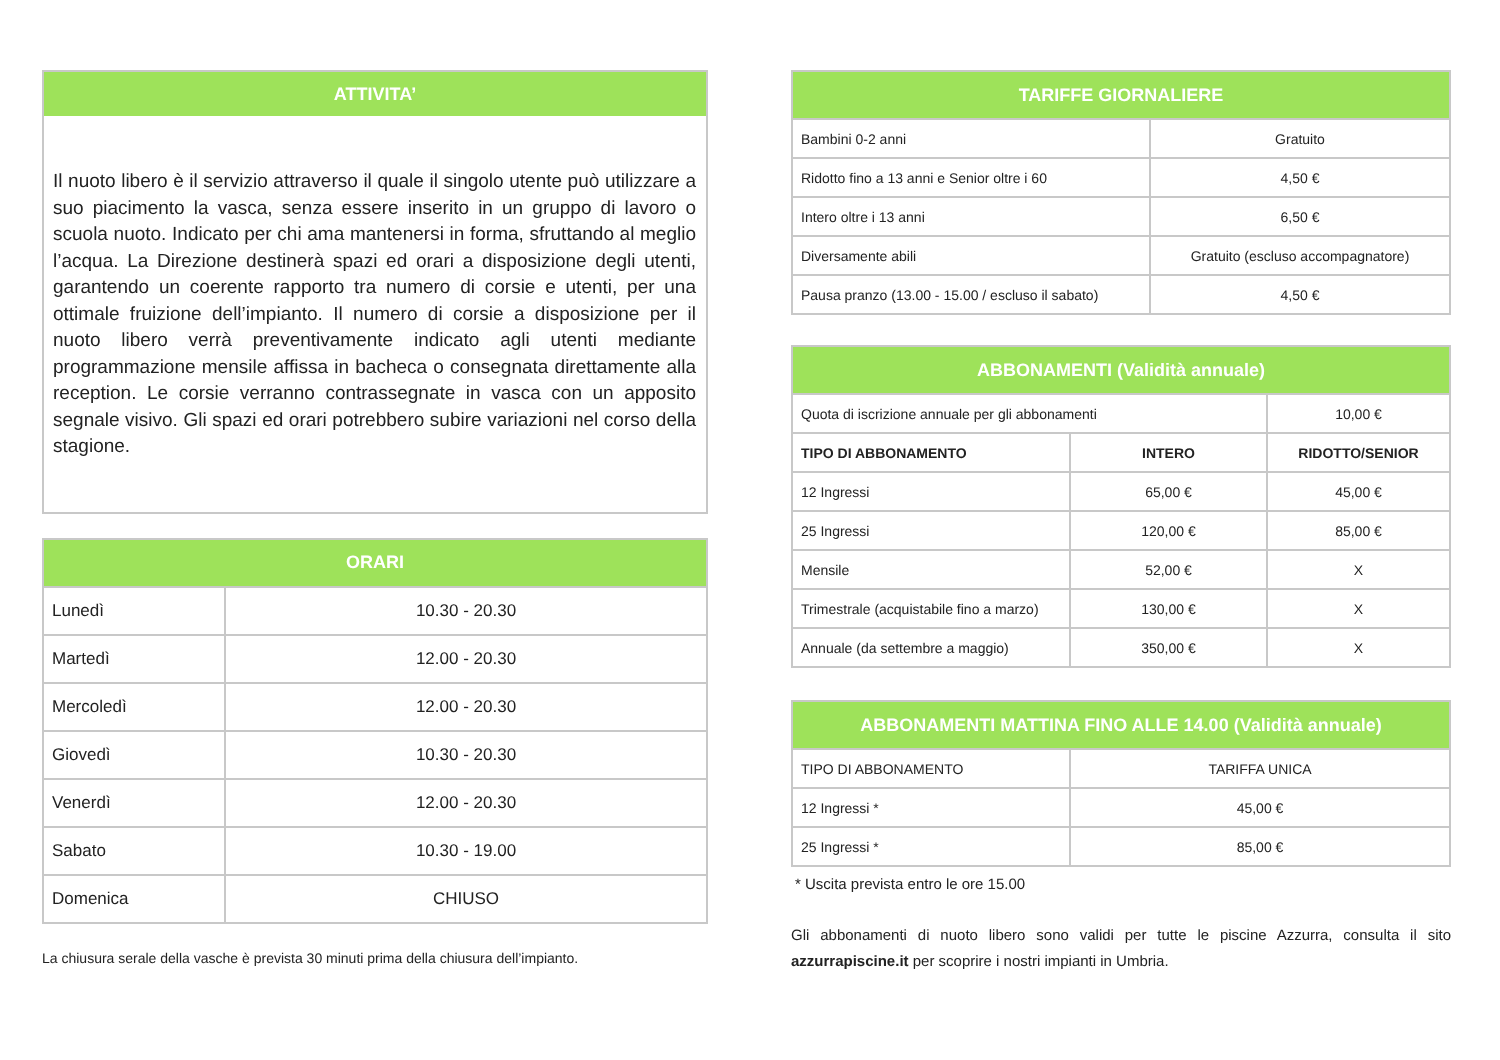ATTIVITA’
Il nuoto libero è il servizio attraverso il quale il singolo utente può utilizzare a suo piacimento la vasca, senza essere inserito in un gruppo di lavoro o scuola nuoto. Indicato per chi ama mantenersi in forma, sfruttando al meglio l’acqua. La Direzione destinerà spazi ed orari a disposizione degli utenti, garantendo un coerente rapporto tra numero di corsie e utenti, per una ottimale fruizione dell’impianto. Il numero di corsie a disposizione per il nuoto libero verrà preventivamente indicato agli utenti mediante programmazione mensile affissa in bacheca o consegnata direttamente alla reception. Le corsie verranno contrassegnate in vasca con un apposito segnale visivo. Gli spazi ed orari potrebbero subire variazioni nel corso della stagione.
| ORARI | |
| --- | --- |
| Lunedì | 10.30 - 20.30 |
| Martedì | 12.00 - 20.30 |
| Mercoledì | 12.00 - 20.30 |
| Giovedì | 10.30 - 20.30 |
| Venerdì | 12.00 - 20.30 |
| Sabato | 10.30 - 19.00 |
| Domenica | CHIUSO |
La chiusura serale della vasche è prevista 30 minuti prima della chiusura dell’impianto.
| TARIFFE GIORNALIERE | |
| --- | --- |
| Bambini 0-2 anni | Gratuito |
| Ridotto fino a 13 anni e Senior oltre i 60 | 4,50 € |
| Intero oltre i 13 anni | 6,50 € |
| Diversamente abili | Gratuito (escluso accompagnatore) |
| Pausa pranzo (13.00 - 15.00 / escluso il sabato) | 4,50 € |
| ABBONAMENTI (Validità annuale) | | |
| --- | --- | --- |
| Quota di iscrizione annuale per gli abbonamenti | | 10,00 € |
| TIPO DI ABBONAMENTO | INTERO | RIDOTTO/SENIOR |
| 12 Ingressi | 65,00 € | 45,00 € |
| 25 Ingressi | 120,00 € | 85,00 € |
| Mensile | 52,00 € | X |
| Trimestrale (acquistabile fino a marzo) | 130,00 € | X |
| Annuale (da settembre a maggio) | 350,00 € | X |
| ABBONAMENTI MATTINA FINO ALLE 14.00 (Validità annuale) | |
| --- | --- |
| TIPO DI ABBONAMENTO | TARIFFA UNICA |
| 12 Ingressi * | 45,00 € |
| 25 Ingressi * | 85,00 € |
* Uscita prevista entro le ore 15.00
Gli abbonamenti di nuoto libero sono validi per tutte le piscine Azzurra, consulta il sito azzurrapiscine.it per scoprire i nostri impianti in Umbria.